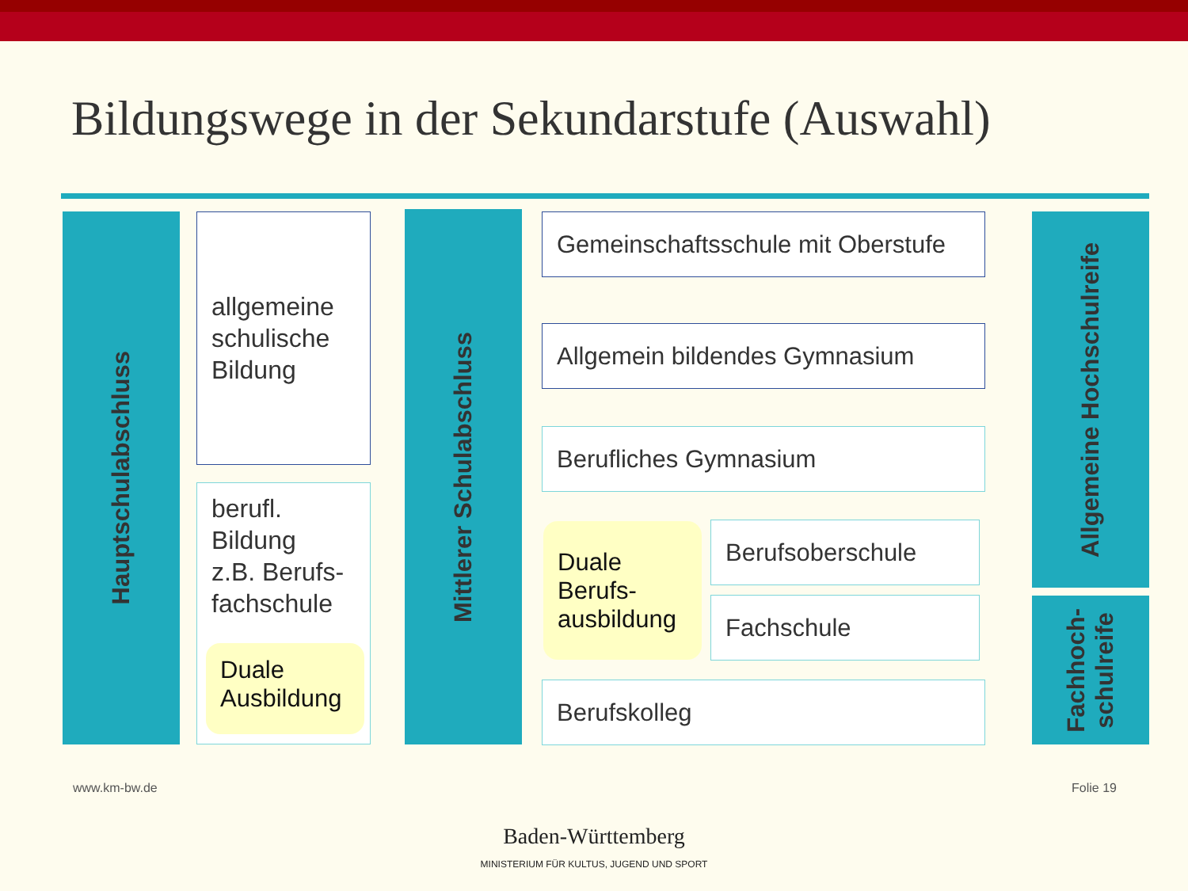Bildungswege in der Sekundarstufe (Auswahl)
Hauptschulabschluss
allgemeine
schulische
Bildung
berufl.
Bildung
z.B. Berufs-
fachschule
Duale
Ausbildung
Mittlerer Schulabschluss
Gemeinschaftsschule mit Oberstufe
Allgemein bildendes Gymnasium
Berufliches Gymnasium
Duale
Berufs-
ausbildung
Berufsoberschule
Fachschule
Berufskolleg
Allgemeine Hochschulreife
Fachhoch-
schulreife
www.km-bw.de Folie 19
Baden-Württemberg
MINISTERIUM FÜR KULTUS, JUGEND UND SPORT